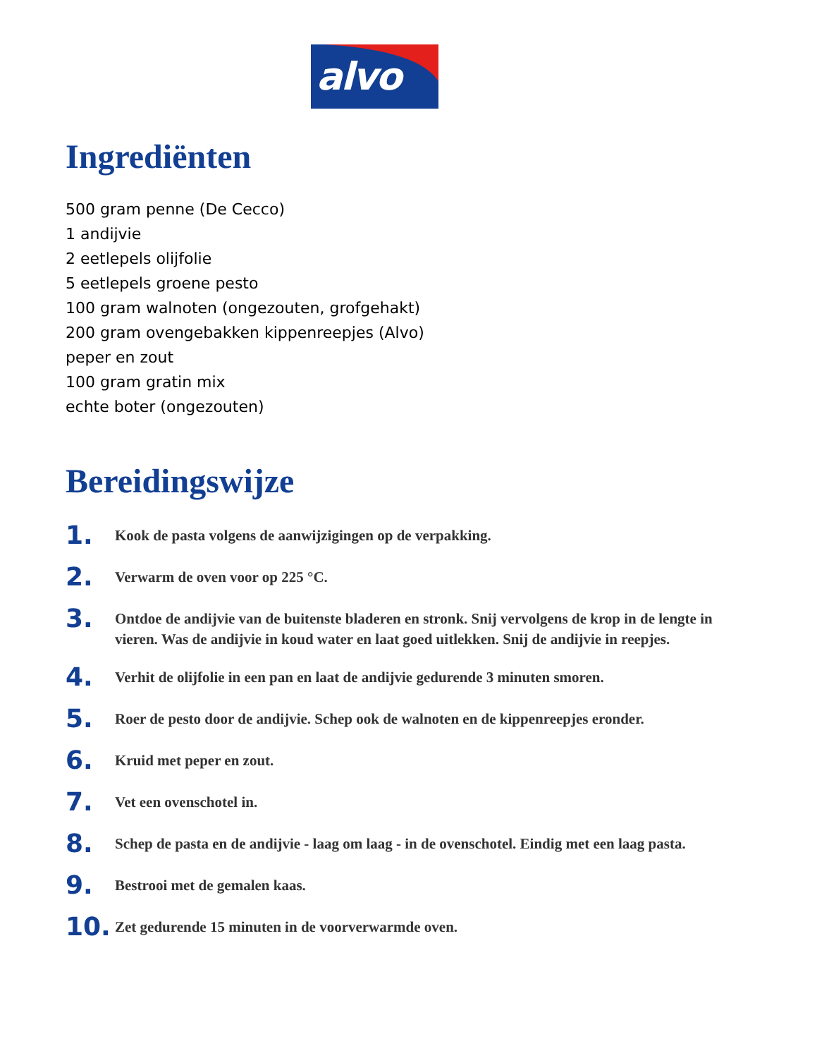alvo
Ingrediënten
500 gram penne (De Cecco)
1 andijvie
2 eetlepels olijfolie
5 eetlepels groene pesto
100 gram walnoten (ongezouten, grofgehakt)
200 gram ovengebakken kippenreepjes (Alvo)
peper en zout
100 gram gratin mix
echte boter (ongezouten)
Bereidingswijze
1.
Kook de pasta volgens de aanwijzigingen op de verpakking.
2.
Verwarm de oven voor op 225 °C.
3.
Ontdoe de andijvie van de buitenste bladeren en stronk. Snij vervolgens de krop in de lengte in vieren. Was de andijvie in koud water en laat goed uitlekken. Snij de andijvie in reepjes.
4.
Verhit de olijfolie in een pan en laat de andijvie gedurende 3 minuten smoren.
5.
Roer de pesto door de andijvie. Schep ook de walnoten en de kippenreepjes eronder.
6.
Kruid met peper en zout.
7.
Vet een ovenschotel in.
8.
Schep de pasta en de andijvie - laag om laag - in de ovenschotel. Eindig met een laag pasta.
9.
Bestrooi met de gemalen kaas.
10.
Zet gedurende 15 minuten in de voorverwarmde oven.